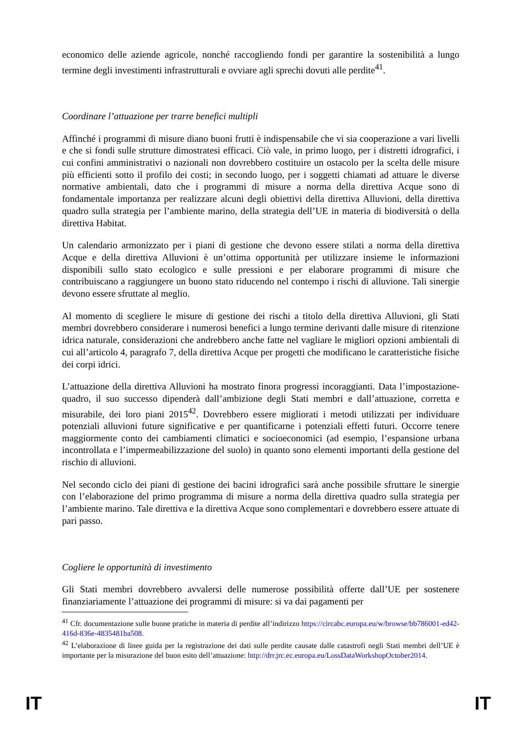economico delle aziende agricole, nonché raccogliendo fondi per garantire la sostenibilità a lungo termine degli investimenti infrastrutturali e ovviare agli sprechi dovuti alle perdite<sup>41</sup>.
Coordinare l’attuazione per trarre benefici multipli
Affinché i programmi di misure diano buoni frutti è indispensabile che vi sia cooperazione a vari livelli e che si fondi sulle strutture dimostratesi efficaci. Ciò vale, in primo luogo, per i distretti idrografici, i cui confini amministrativi o nazionali non dovrebbero costituire un ostacolo per la scelta delle misure più efficienti sotto il profilo dei costi; in secondo luogo, per i soggetti chiamati ad attuare le diverse normative ambientali, dato che i programmi di misure a norma della direttiva Acque sono di fondamentale importanza per realizzare alcuni degli obiettivi della direttiva Alluvioni, della direttiva quadro sulla strategia per l’ambiente marino, della strategia dell’UE in materia di biodiversità o della direttiva Habitat.
Un calendario armonizzato per i piani di gestione che devono essere stilati a norma della direttiva Acque e della direttiva Alluvioni è un’ottima opportunità per utilizzare insieme le informazioni disponibili sullo stato ecologico e sulle pressioni e per elaborare programmi di misure che contribuiscano a raggiungere un buono stato riducendo nel contempo i rischi di alluvione. Tali sinergie devono essere sfruttate al meglio.
Al momento di scegliere le misure di gestione dei rischi a titolo della direttiva Alluvioni, gli Stati membri dovrebbero considerare i numerosi benefici a lungo termine derivanti dalle misure di ritenzione idrica naturale, considerazioni che andrebbero anche fatte nel vagliare le migliori opzioni ambientali di cui all’articolo 4, paragrafo 7, della direttiva Acque per progetti che modificano le caratteristiche fisiche dei corpi idrici.
L’attuazione della direttiva Alluvioni ha mostrato finora progressi incoraggianti. Data l’impostazione-quadro, il suo successo dipenderà dall’ambizione degli Stati membri e dall’attuazione, corretta e misurabile, dei loro piani 2015<sup>42</sup>. Dovrebbero essere migliorati i metodi utilizzati per individuare potenziali alluvioni future significative e per quantificarne i potenziali effetti futuri. Occorre tenere maggiormente conto dei cambiamenti climatici e socioeconomici (ad esempio, l’espansione urbana incontrollata e l’impermeabilizzazione del suolo) in quanto sono elementi importanti della gestione del rischio di alluvioni.
Nel secondo ciclo dei piani di gestione dei bacini idrografici sarà anche possibile sfruttare le sinergie con l’elaborazione del primo programma di misure a norma della direttiva quadro sulla strategia per l’ambiente marino. Tale direttiva e la direttiva Acque sono complementari e dovrebbero essere attuate di pari passo.
Cogliere le opportunità di investimento
Gli Stati membri dovrebbero avvalersi delle numerose possibilità offerte dall’UE per sostenere finanziariamente l’attuazione dei programmi di misure: si va dai pagamenti per
<sup>41</sup> Cfr. documentazione sulle buone pratiche in materia di perdite all’indirizzo https://circabc.europa.eu/w/browse/bb786001-ed42-416d-836e-4835481ba508.
<sup>42</sup> L’elaborazione di linee guida per la registrazione dei dati sulle perdite causate dalle catastrofi negli Stati membri dell’UE è importante per la misurazione del buon esito dell’attuazione: http://drr.jrc.ec.europa.eu/LossDataWorkshopOctober2014.
IT IT